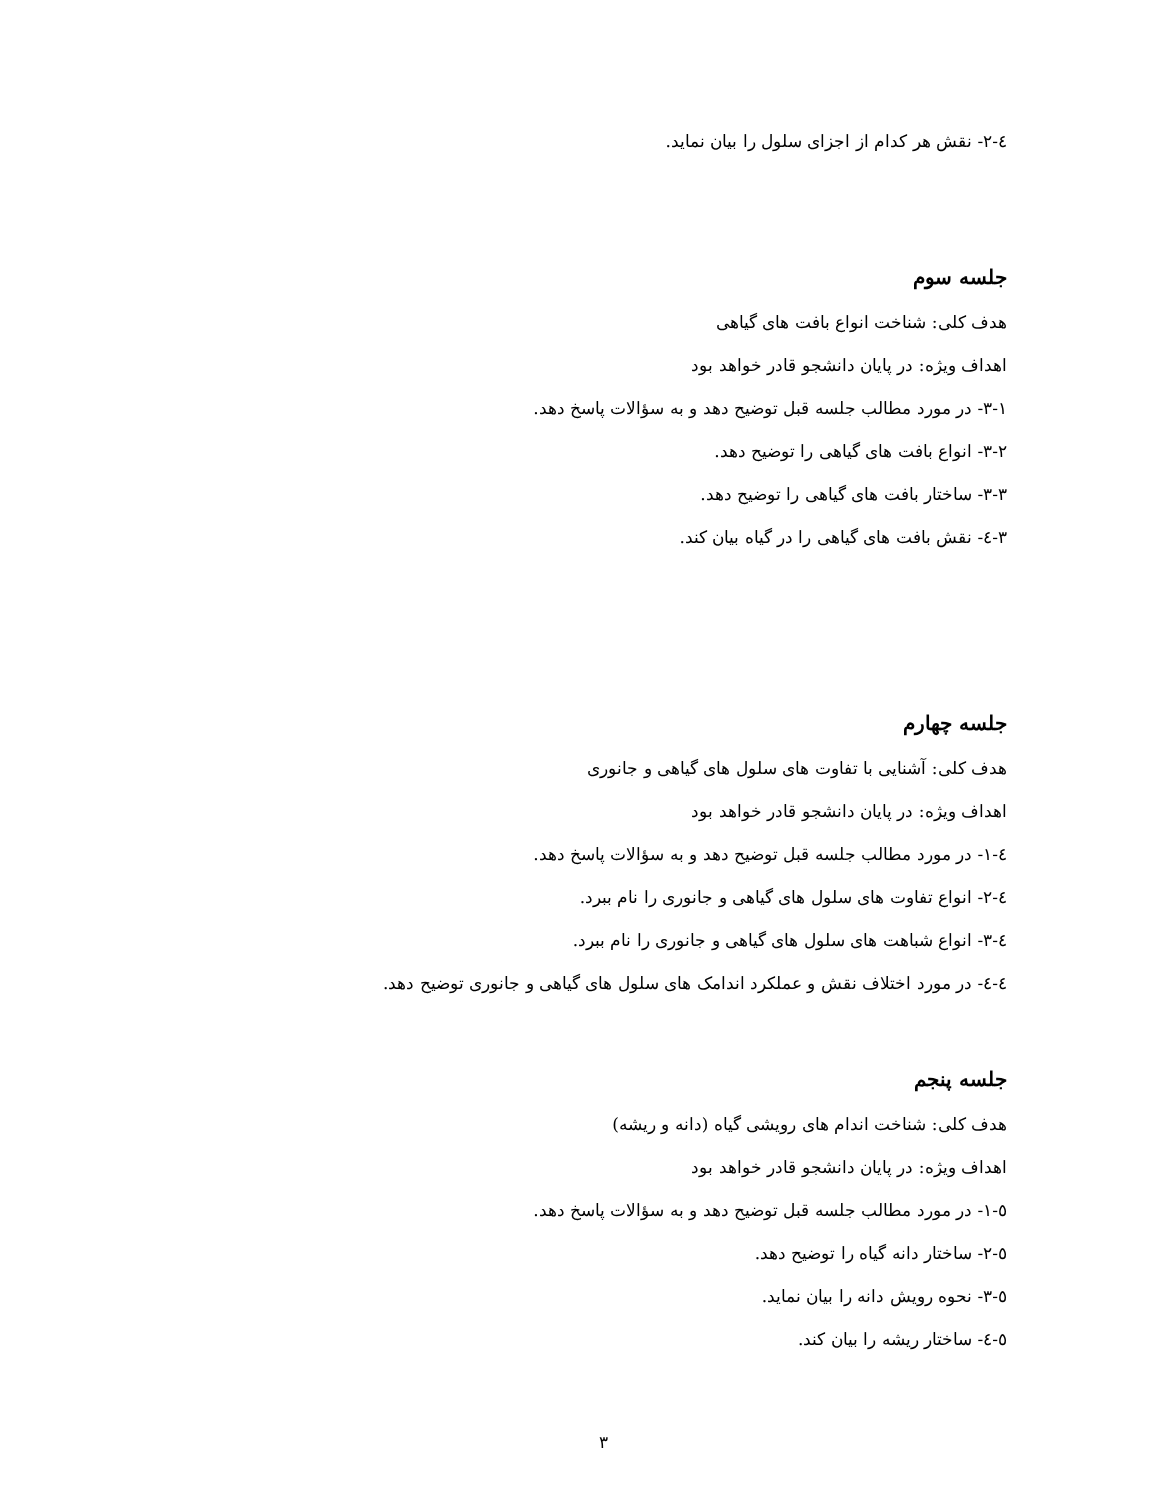٤-٢- نقش هر کدام از اجزای سلول را بیان نماید.
جلسه سوم
هدف کلی: شناخت انواع بافت های گیاهی
اهداف ویژه: در پایان دانشجو قادر خواهد بود
۳-۱- در مورد مطالب جلسه قبل توضیح دهد و به سؤالات پاسخ دهد.
۳-۲- انواع بافت های گیاهی را توضیح دهد.
۳-۳- ساختار بافت های گیاهی را توضیح دهد.
۳-٤- نقش بافت های گیاهی را در گیاه بیان کند.
جلسه چهارم
هدف کلی: آشنایی با تفاوت های سلول های گیاهی و جانوری
اهداف ویژه: در پایان دانشجو قادر خواهد بود
٤-۱- در مورد مطالب جلسه قبل توضیح دهد و به سؤالات پاسخ دهد.
٤-۲- انواع تفاوت های سلول های گیاهی و جانوری را نام ببرد.
٤-۳- انواع شباهت های سلول های گیاهی و جانوری را نام ببرد.
٤-٤- در مورد اختلاف نقش و عملکرد اندامک های سلول های گیاهی و جانوری توضیح دهد.
جلسه پنجم
هدف کلی: شناخت اندام های رویشی گیاه (دانه و ریشه)
اهداف ویژه: در پایان دانشجو قادر خواهد بود
٥-۱- در مورد مطالب جلسه قبل توضیح دهد و به سؤالات پاسخ دهد.
٥-۲- ساختار دانه گیاه را توضیح دهد.
٥-۳- نحوه رویش دانه را بیان نماید.
٥-٤- ساختار ریشه را بیان کند.
۳